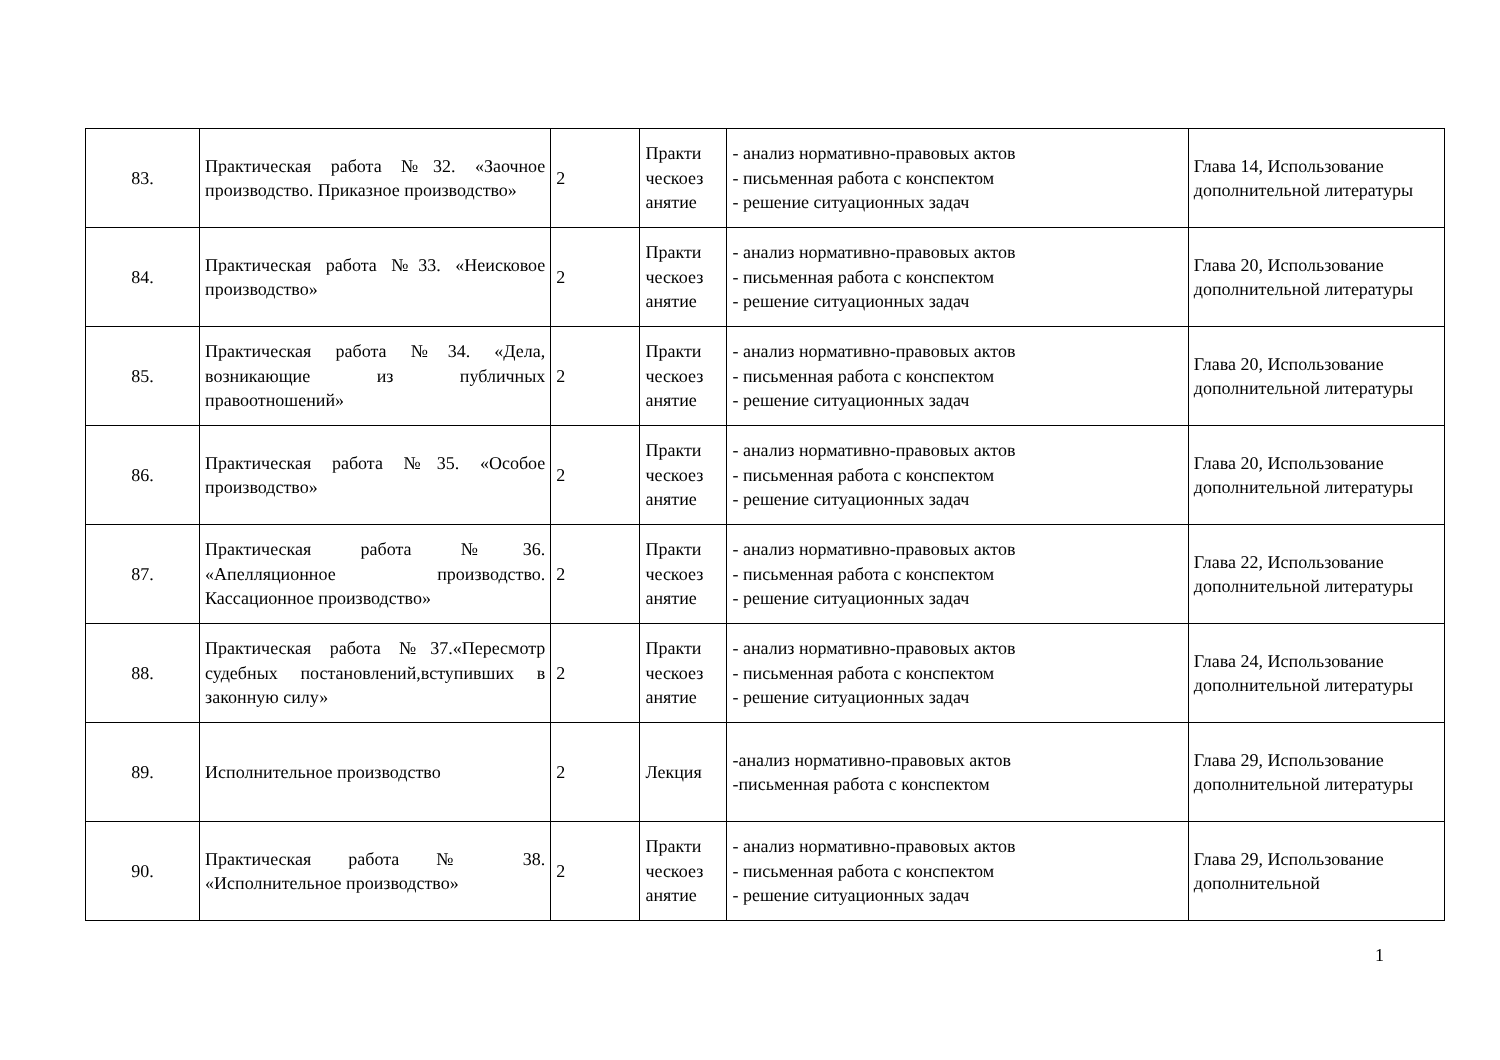| 83. | Практическая работа №32. «Заочное производство. Приказное производство» | 2 | Практи ческоез анятие | - анализ нормативно-правовых актов - письменная работа с конспектом - решение ситуационных задач | Глава 14, Использование дополнительной литературы |
| 84. | Практическая работа №33. «Неисковое производство» | 2 | Практи ческоез анятие | - анализ нормативно-правовых актов - письменная работа с конспектом - решение ситуационных задач | Глава 20, Использование дополнительной литературы |
| 85. | Практическая работа №34. «Дела, возникающие из публичных правоотношений» | 2 | Практи ческоез анятие | - анализ нормативно-правовых актов - письменная работа с конспектом - решение ситуационных задач | Глава 20, Использование дополнительной литературы |
| 86. | Практическая работа №35. «Особое производство» | 2 | Практи ческоез анятие | - анализ нормативно-правовых актов - письменная работа с конспектом - решение ситуационных задач | Глава 20, Использование дополнительной литературы |
| 87. | Практическая работа №36. «Апелляционное производство. Кассационное производство» | 2 | Практи ческоез анятие | - анализ нормативно-правовых актов - письменная работа с конспектом - решение ситуационных задач | Глава 22, Использование дополнительной литературы |
| 88. | Практическая работа №37.«Пересмотр судебных постановлений,вступивших в законную силу» | 2 | Практи ческоез анятие | - анализ нормативно-правовых актов - письменная работа с конспектом - решение ситуационных задач | Глава 24, Использование дополнительной литературы |
| 89. | Исполнительное производство | 2 | Лекция | -анализ нормативно-правовых актов -письменная работа с конспектом | Глава 29, Использование дополнительной литературы |
| 90. | Практическая работа № 38. «Исполнительное производство» | 2 | Практи ческоез анятие | - анализ нормативно-правовых актов - письменная работа с конспектом - решение ситуационных задач | Глава 29, Использование дополнительной |
1